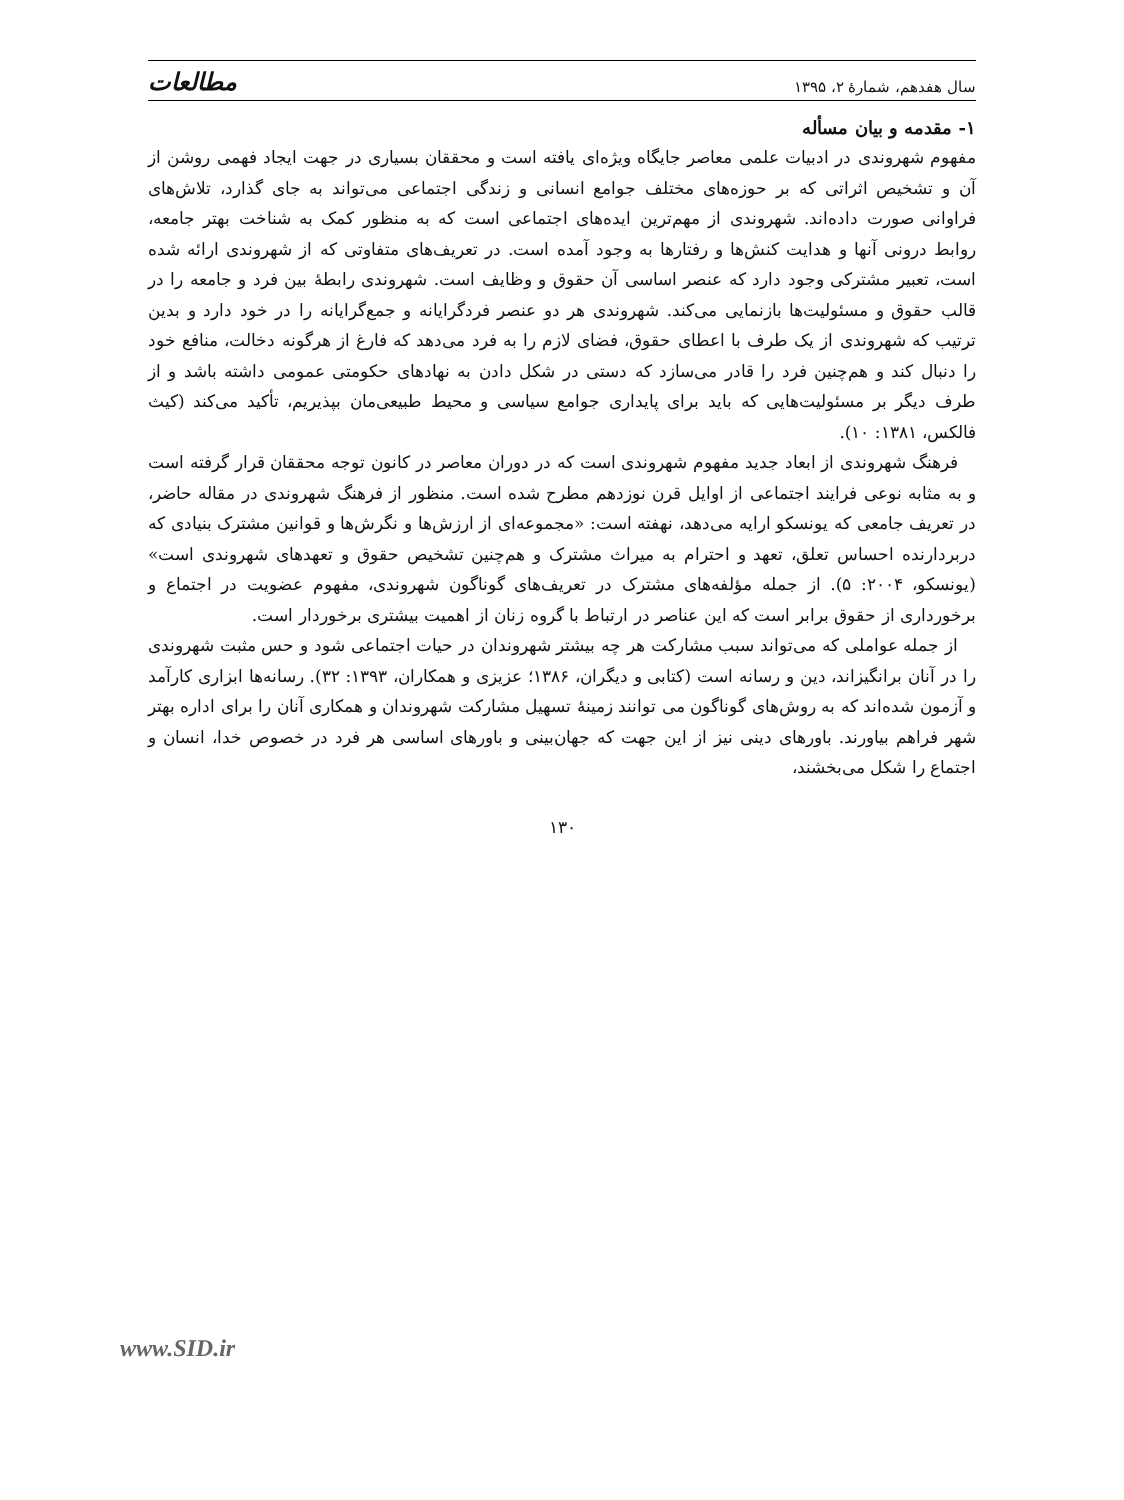سال هفدهم، شمارهٔ ۲، ۱۳۹۵ مطالعات
۱- مقدمه و بیان مسأله
مفهوم شهروندی در ادبیات علمی معاصر جایگاه ویژه‌ای یافته است و محققان بسیاری در جهت ایجاد فهمی روشن از آن و تشخیص اثراتی که بر حوزه‌های مختلف جوامع انسانی و زندگی اجتماعی می‌تواند به جای گذارد، تلاش‌های فراوانی صورت داده‌اند. شهروندی از مهم‌ترین ایده‌های اجتماعی است که به منظور کمک به شناخت بهتر جامعه، روابط درونی آنها و هدایت کنش‌ها و رفتارها به وجود آمده است. در تعریف‌های متفاوتی که از شهروندی ارائه شده است، تعبیر مشترکی وجود دارد که عنصر اساسی آن حقوق و وظایف است. شهروندی رابطهٔ بین فرد و جامعه را در قالب حقوق و مسئولیت‌ها بازنمایی می‌کند. شهروندی هر دو عنصر فردگرایانه و جمع‌گرایانه را در خود دارد و بدین ترتیب که شهروندی از یک طرف با اعطای حقوق، فضای لازم را به فرد می‌دهد که فارغ از هرگونه دخالت، منافع خود را دنبال کند و هم‌چنین فرد را قادر می‌سازد که دستی در شکل دادن به نهادهای حکومتی عمومی داشته باشد و از طرف دیگر بر مسئولیت‌هایی که باید برای پایداری جوامع سیاسی و محیط طبیعی‌مان بپذیریم، تأکید می‌کند (کیث فالکس، ۱۳۸۱: ۱۰).
فرهنگ شهروندی از ابعاد جدید مفهوم شهروندی است که در دوران معاصر در کانون توجه محققان قرار گرفته است و به مثابه نوعی فرایند اجتماعی از اوایل قرن نوزدهم مطرح شده است. منظور از فرهنگ شهروندی در مقاله حاضر، در تعریف جامعی که یونسکو ارایه می‌دهد، نهفته است: «مجموعه‌ای از ارزش‌ها و نگرش‌ها و قوانین مشترک بنیادی که دربردارنده احساس تعلق، تعهد و احترام به میراث مشترک و هم‌چنین تشخیص حقوق و تعهدهای شهروندی است» (یونسکو، ۲۰۰۴: ۵). از جمله مؤلفه‌های مشترک در تعریف‌های گوناگون شهروندی، مفهوم عضویت در اجتماع و برخورداری از حقوق برابر است که این عناصر در ارتباط با گروه زنان از اهمیت بیشتری برخوردار است.
از جمله عواملی که می‌تواند سبب مشارکت هر چه بیشتر شهروندان در حیات اجتماعی شود و حس مثبت شهروندی را در آنان برانگیزاند، دین و رسانه است (کتابی و دیگران، ۱۳۸۶؛ عزیزی و همکاران، ۱۳۹۳: ۳۲). رسانه‌ها ابزاری کارآمد و آزمون شده‌اند که به روش‌های گوناگون می توانند زمینهٔ تسهیل مشارکت شهروندان و همکاری آنان را برای اداره بهتر شهر فراهم بیاورند. باورهای دینی نیز از این جهت که جهان‌بینی و باورهای اساسی هر فرد در خصوص خدا، انسان و اجتماع را شکل می‌بخشند،
۱۳۰
www.SID.ir